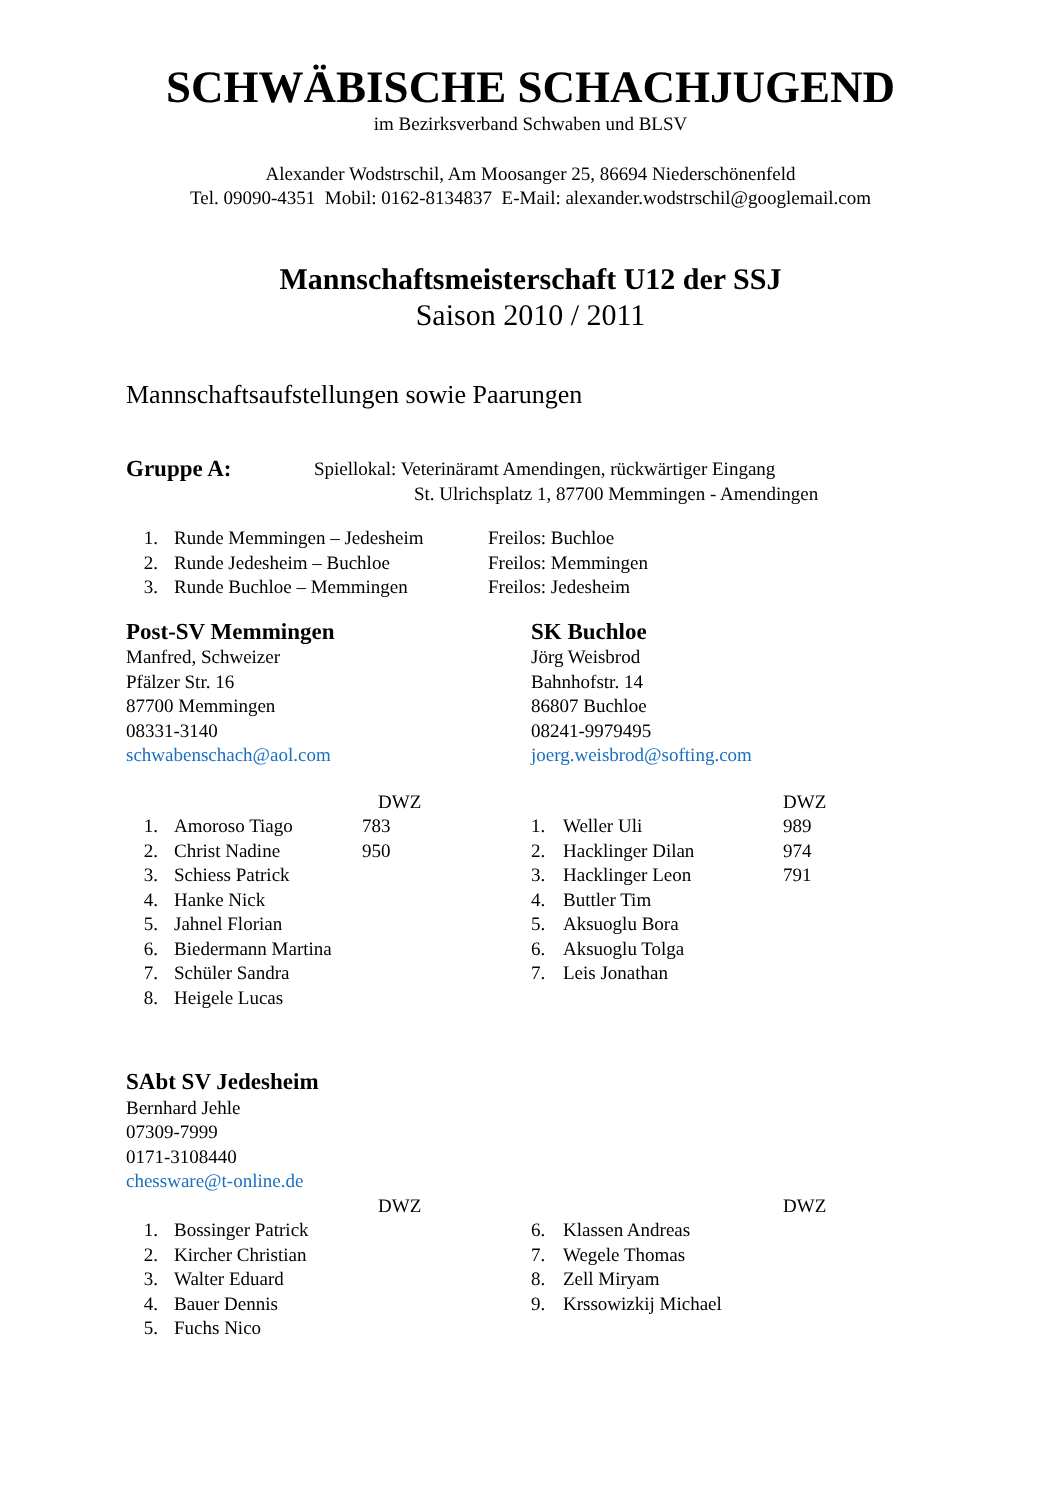SCHWÄBISCHE SCHACHJUGEND
im Bezirksverband Schwaben und BLSV
Alexander Wodstrschil, Am Moosanger 25, 86694 Niederschönenfeld
Tel. 09090-4351 Mobil: 0162-8134837 E-Mail: alexander.wodstrschil@googlemail.com
Mannschaftsmeisterschaft U12 der SSJ
Saison 2010 / 2011
Mannschaftsaufstellungen sowie Paarungen
Gruppe A:
Spiellokal: Veterinäramt Amendingen, rückwärtiger Eingang
St. Ulrichsplatz 1, 87700 Memmingen - Amendingen
1. Runde Memmingen – Jedesheim Freilos: Buchloe
2. Runde Jedesheim – Buchloe Freilos: Memmingen
3. Runde Buchloe – Memmingen Freilos: Jedesheim
Post-SV Memmingen
Manfred, Schweizer
Pfälzer Str. 16
87700 Memmingen
08331-3140
schwabenschach@aol.com
DWZ
1. Amoroso Tiago 783
2. Christ Nadine 950
3. Schiess Patrick
4. Hanke Nick
5. Jahnel Florian
6. Biedermann Martina
7. Schüler Sandra
8. Heigele Lucas
SK Buchloe
Jörg Weisbrod
Bahnhofstr. 14
86807 Buchloe
08241-9979495
joerg.weisbrod@softing.com
DWZ
1. Weller Uli 989
2. Hacklinger Dilan 974
3. Hacklinger Leon 791
4. Buttler Tim
5. Aksuoglu Bora
6. Aksuoglu Tolga
7. Leis Jonathan
SAbt SV Jedesheim
Bernhard Jehle
07309-7999
0171-3108440
chessware@t-online.de
DWZ
1. Bossinger Patrick
2. Kircher Christian
3. Walter Eduard
4. Bauer Dennis
5. Fuchs Nico
DWZ
6. Klassen Andreas
7. Wegele Thomas
8. Zell Miryam
9. Krssowizkij Michael